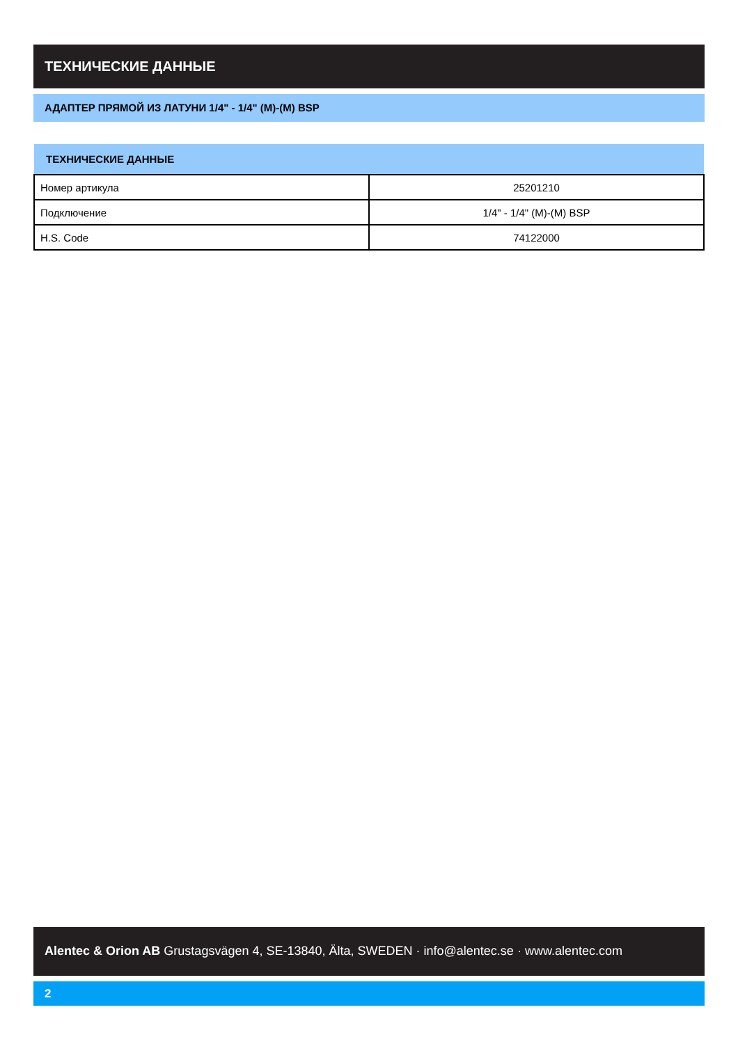ТЕХНИЧЕСКИЕ ДАННЫЕ
АДАПТЕР ПРЯМОЙ ИЗ ЛАТУНИ 1/4" - 1/4" (M)-(M) BSP
| ТЕХНИЧЕСКИЕ ДАННЫЕ | |
| --- | --- |
| Номер артикула | 25201210 |
| Подключение | 1/4" - 1/4" (M)-(M) BSP |
| H.S. Code | 74122000 |
Alentec & Orion AB Grustagsvägen 4, SE-13840, Älta, SWEDEN · info@alentec.se · www.alentec.com
2